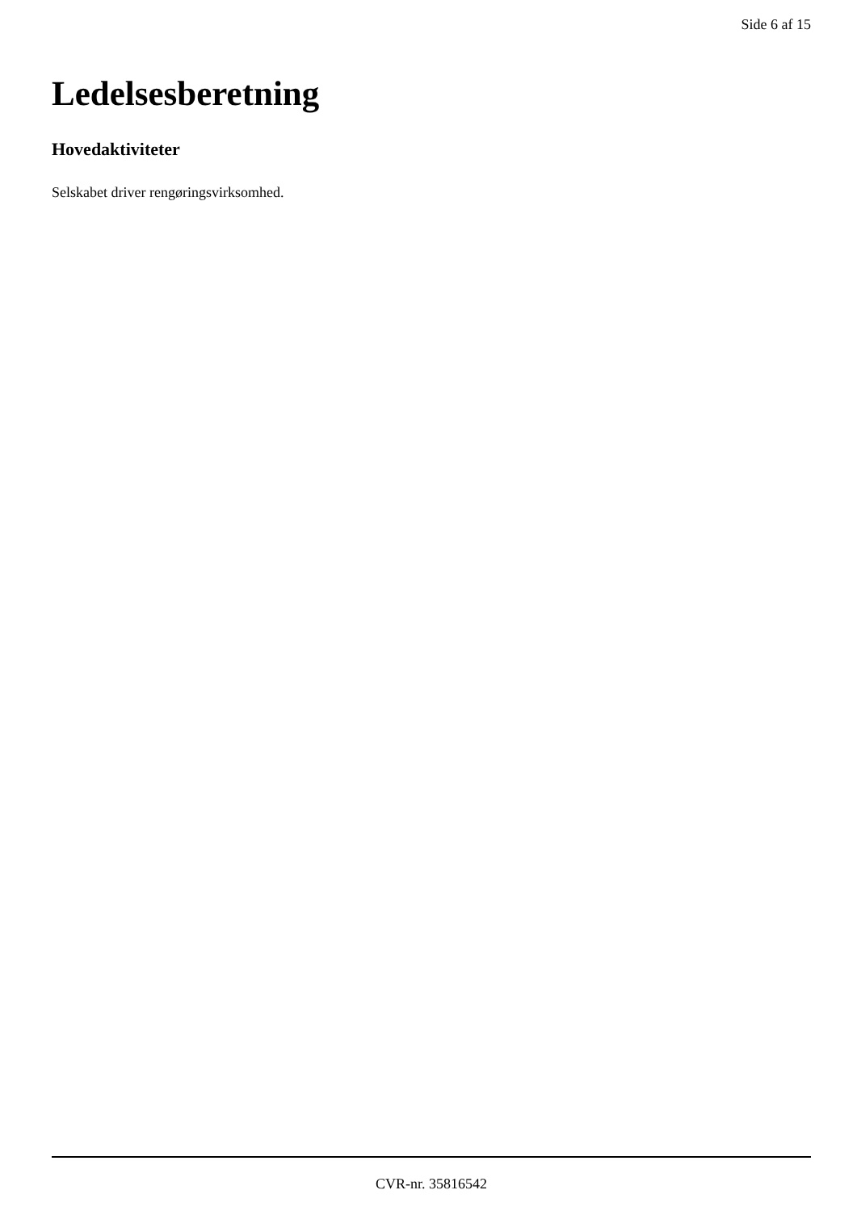Side 6 af 15
Ledelsesberetning
Hovedaktiviteter
Selskabet driver rengøringsvirksomhed.
CVR-nr. 35816542